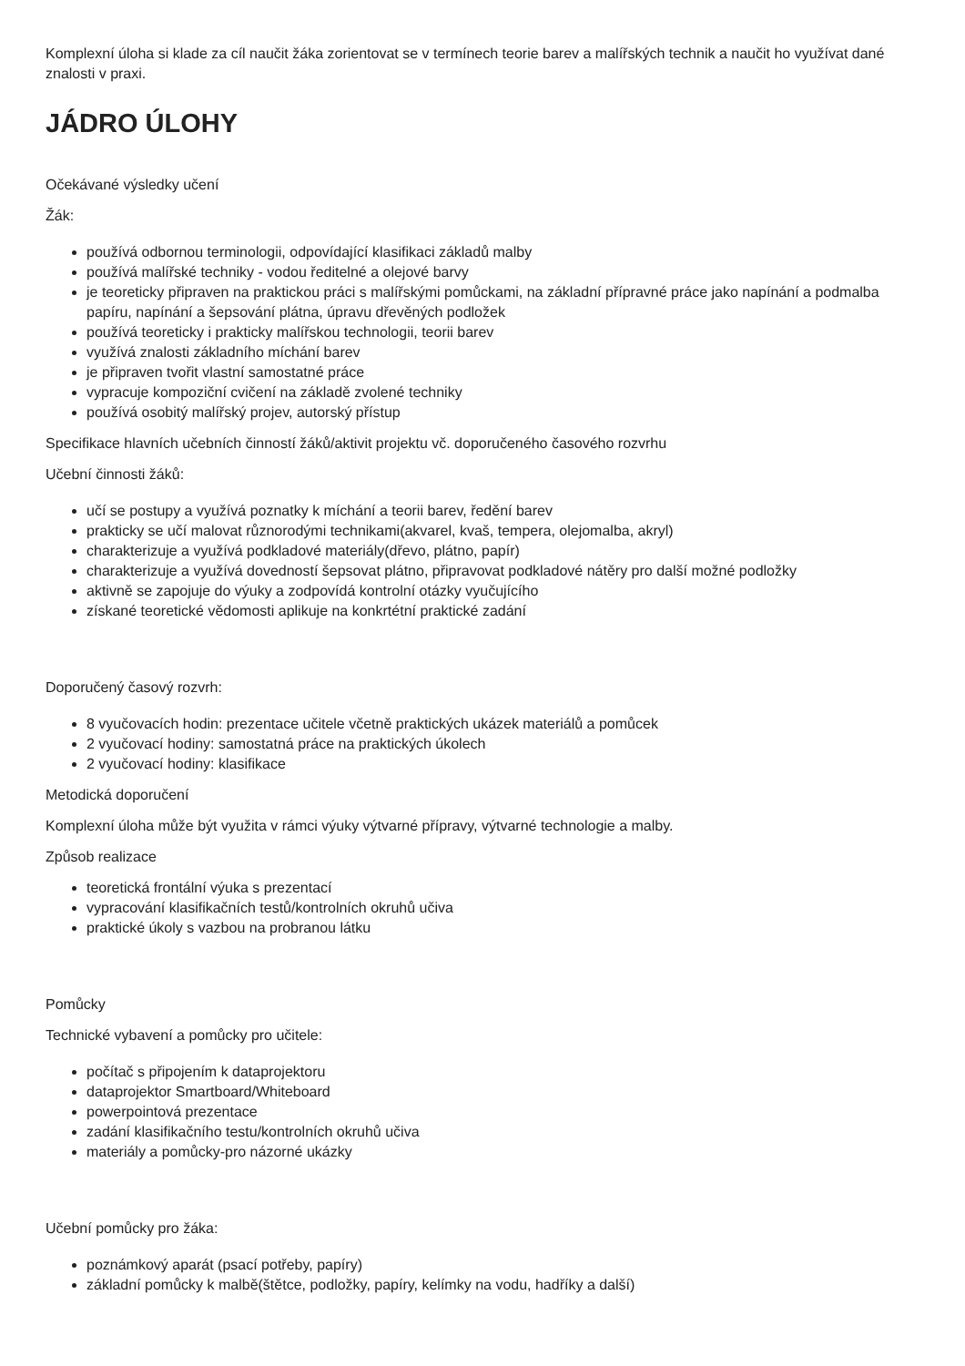Komplexní úloha si klade za cíl naučit žáka zorientovat se v termínech teorie barev a malířských technik a naučit ho využívat dané znalosti v praxi.
JÁDRO ÚLOHY
Očekávané výsledky učení
Žák:
používá odbornou terminologii, odpovídající klasifikaci základů malby
používá malířské techniky - vodou ředitelné a olejové barvy
je teoreticky připraven na praktickou práci s malířskými pomůckami, na základní přípravné práce jako napínání a podmalba papíru, napínání a šepsování plátna, úpravu dřevěných podložek
používá teoreticky i prakticky malířskou technologii, teorii barev
využívá znalosti základního míchání barev
je připraven tvořit vlastní samostatné práce
vypracuje kompoziční cvičení na základě zvolené techniky
používá osobitý malířský projev, autorský přístup
Specifikace hlavních učebních činností žáků/aktivit projektu vč. doporučeného časového rozvrhu
Učební činnosti žáků:
učí se postupy a využívá poznatky k míchání a teorii barev, ředění barev
prakticky se učí malovat různorodými technikami(akvarel, kvaš, tempera, olejomalba, akryl)
charakterizuje a využívá podkladové materiály(dřevo, plátno, papír)
charakterizuje a využívá dovedností šepsovat plátno, připravovat podkladové nátěry pro další možné podložky
aktivně se zapojuje do výuky a zodpovídá kontrolní otázky vyučujícího
získané teoretické vědomosti aplikuje na konkrtétní praktické zadání
Doporučený časový rozvrh:
8 vyučovacích hodin: prezentace učitele včetně praktických ukázek materiálů a pomůcek
2 vyučovací hodiny: samostatná práce na praktických úkolech
2 vyučovací hodiny: klasifikace
Metodická doporučení
Komplexní úloha může být využita v rámci výuky výtvarné přípravy, výtvarné technologie a malby.
Způsob realizace
teoretická frontální výuka s prezentací
vypracování klasifikačních testů/kontrolních okruhů učiva
praktické úkoly s vazbou na probranou látku
Pomůcky
Technické vybavení a pomůcky pro učitele:
počítač s připojením k dataprojektoru
dataprojektor Smartboard/Whiteboard
powerpointová prezentace
zadání klasifikačního testu/kontrolních okruhů učiva
materiály a pomůcky-pro názorné ukázky
Učební pomůcky pro žáka:
poznámkový aparát (psací potřeby, papíry)
základní pomůcky k malbě(štětce, podložky, papíry, kelímky na vodu, hadříky a další)